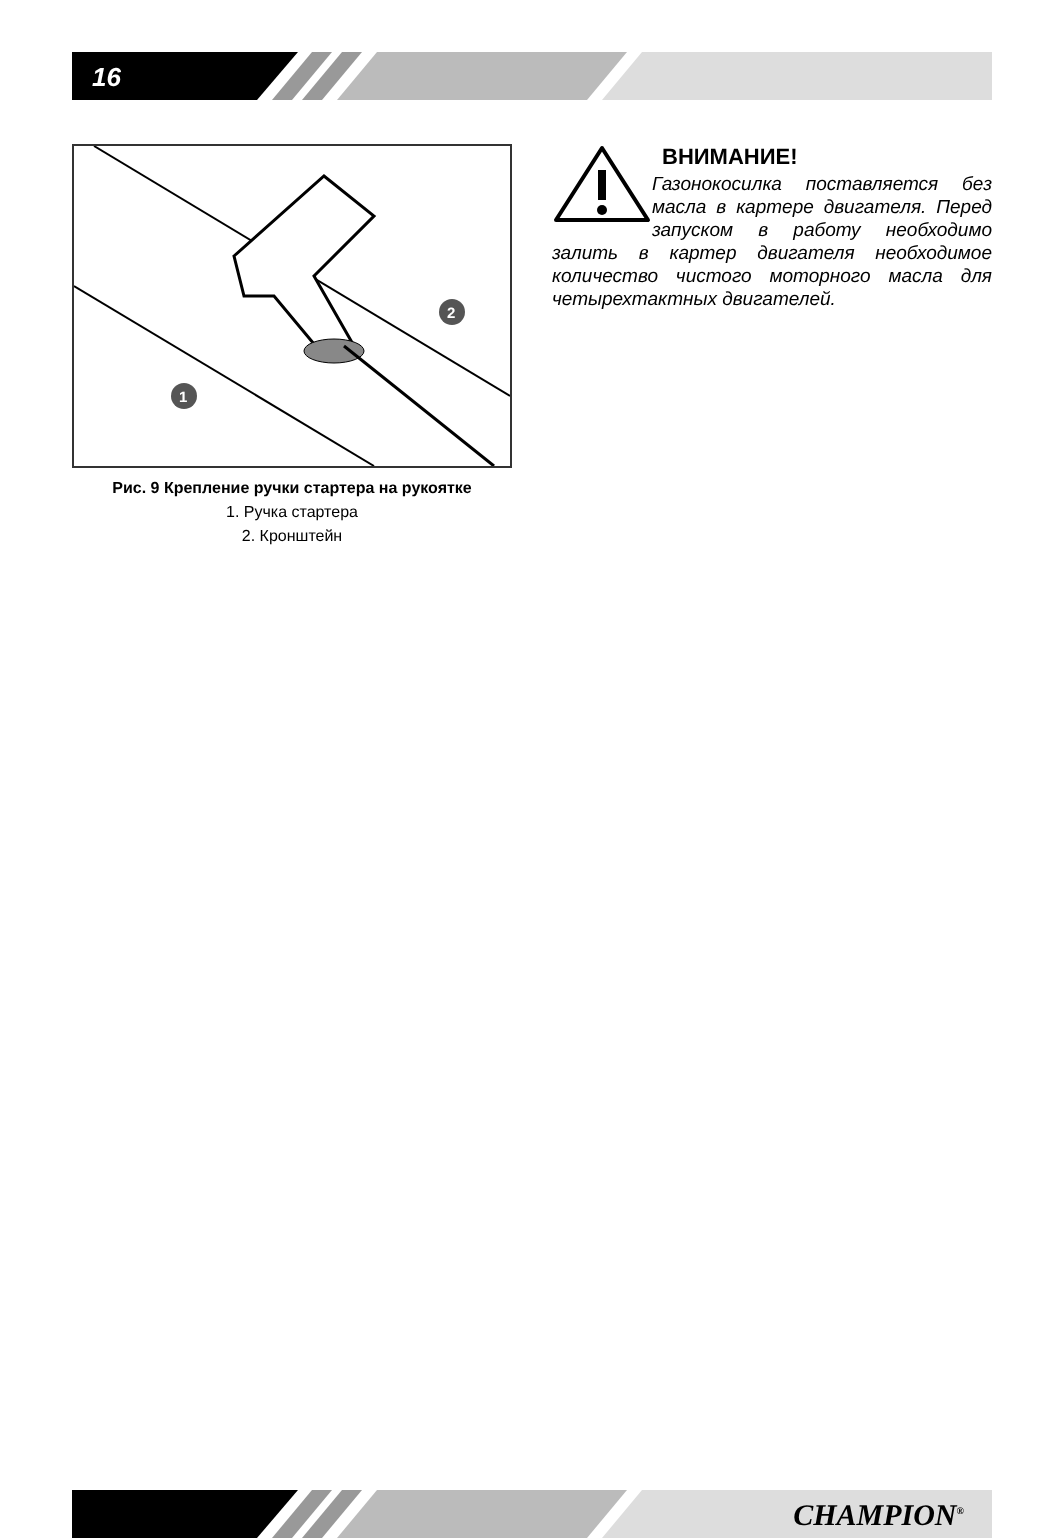16
1
2
Рис. 9 Крепление ручки стартера на рукоятке
1. Ручка стартера
2. Кронштейн
ВНИМАНИЕ!
Газонокосилка поставляется без масла в картере двигателя. Перед запуском в работу необходимо залить в картер двигателя необходимое количество чистого моторного масла для четырехтактных двигателей.
CHAMPION<sup>®</sup>